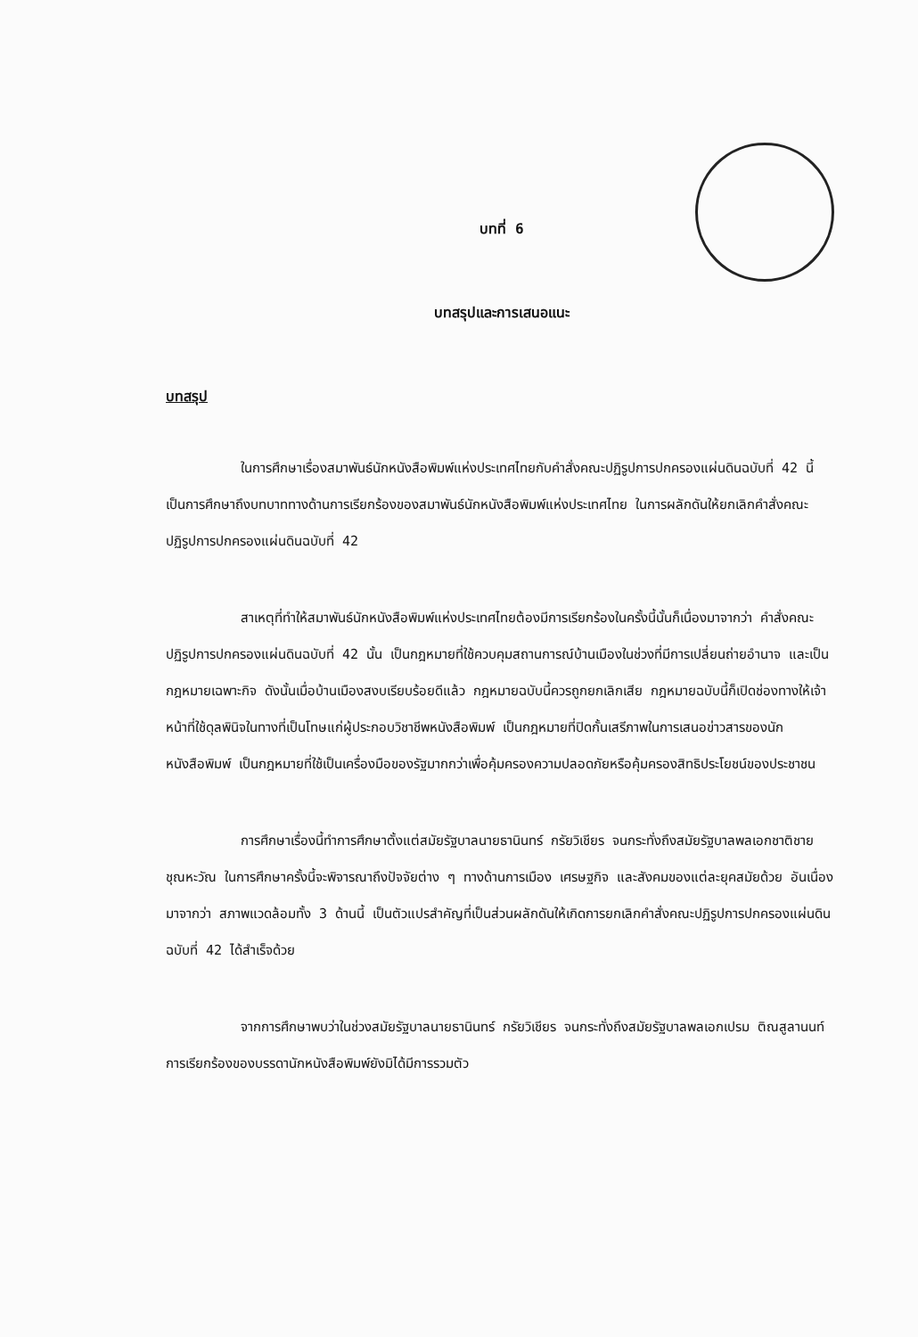บทที่ 6
บทสรุปและการเสนอแนะ
บทสรุป
ในการศึกษาเรื่องสมาพันธ์นักหนังสือพิมพ์แห่งประเทศไทยกับคำสั่งคณะปฏิรูปการปกครองแผ่นดินฉบับที่ 42 นี้ เป็นการศึกษาถึงบทบาททางด้านการเรียกร้องของสมาพันธ์นักหนังสือพิมพ์แห่งประเทศไทย ในการผลักดันให้ยกเลิกคำสั่งคณะปฏิรูปการปกครองแผ่นดินฉบับที่ 42
สาเหตุที่ทำให้สมาพันธ์นักหนังสือพิมพ์แห่งประเทศไทยต้องมีการเรียกร้องในครั้งนี้นั้นก็เนื่องมาจากว่า คำสั่งคณะปฏิรูปการปกครองแผ่นดินฉบับที่ 42 นั้น เป็นกฎหมายที่ใช้ควบคุมสถานการณ์บ้านเมืองในช่วงที่มีการเปลี่ยนถ่ายอำนาจ และเป็นกฎหมายเฉพาะกิจ ดังนั้นเมื่อบ้านเมืองสงบเรียบร้อยดีแล้ว กฎหมายฉบับนี้ควรถูกยกเลิกเสีย กฎหมายฉบับนี้ก็เปิดช่องทางให้เจ้าหน้าที่ใช้ดุลพินิจในทางที่เป็นโทษแก่ผู้ประกอบวิชาชีพหนังสือพิมพ์ เป็นกฎหมายที่ปิดกั้นเสรีภาพในการเสนอข่าวสารของนักหนังสือพิมพ์ เป็นกฎหมายที่ใช้เป็นเครื่องมือของรัฐมากกว่าเพื่อคุ้มครองความปลอดภัยหรือคุ้มครองสิทธิประโยชน์ของประชาชน
การศึกษาเรื่องนี้ทำการศึกษาตั้งแต่สมัยรัฐบาลนายธานินทร์ กรัยวิเชียร จนกระทั่งถึงสมัยรัฐบาลพลเอกชาติชาย ชุณหะวัณ ในการศึกษาครั้งนี้จะพิจารณาถึงปัจจัยต่าง ๆ ทางด้านการเมือง เศรษฐกิจ และสังคมของแต่ละยุคสมัยด้วย อันเนื่องมาจากว่า สภาพแวดล้อมทั้ง 3 ด้านนี้ เป็นตัวแปรสำคัญที่เป็นส่วนผลักดันให้เกิดการยกเลิกคำสั่งคณะปฏิรูปการปกครองแผ่นดินฉบับที่ 42 ได้สำเร็จด้วย
จากการศึกษาพบว่าในช่วงสมัยรัฐบาลนายธานินทร์ กรัยวิเชียร จนกระทั่งถึงสมัยรัฐบาลพลเอกเปรม ติณสูลานนท์ การเรียกร้องของบรรดานักหนังสือพิมพ์ยังมิได้มีการรวมตัว